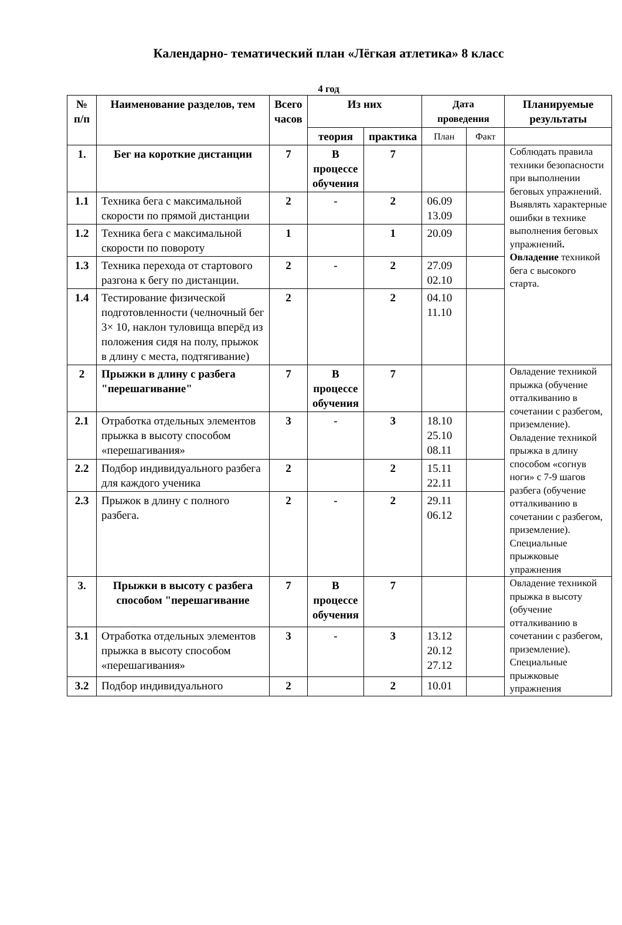Календарно- тематический план «Лёгкая атлетика» 8 класс
4 год
| № п/п | Наименование разделов, тем | Всего часов | Из них | | Дата проведения | | Планируемые результаты |
| --- | --- | --- | --- | --- | --- | --- | --- |
| | | | теория | практика | План | Факт | |
| 1. | Бег на короткие дистанции | 7 | В процессе обучения | 7 | | | Соблюдать правила техники безопасности при выполнении беговых упражнений. Выявлять характерные ошибки в технике выполнения беговых упражнений . Овладение техникой бега с высокого старта. |
| 1.1 | Техника бега с максимальной скорости по прямой дистанции | 2 | - | 2 | 06.09 13.09 | | |
| 1.2 | Техника бега с максимальной скорости по повороту | 1 | | 1 | 20.09 | | |
| 1.3 | Техника перехода от стартового разгона к бегу по дистанции. | 2 | - | 2 | 27.09 02.10 | | |
| 1.4 | Тестирование физической подготовленности (челночный бег 3× 10, наклон туловища вперёд из положения сидя на полу, прыжок в длину с места, подтягивание) | 2 | | 2 | 04.10 11.10 | | |
| 2 | Прыжки в длину с разбега "перешагивание" | 7 | В процессе обучения | 7 | | | Овладение техникой прыжка (обучение отталкиванию в сочетании с разбегом, приземление). Овладение техникой прыжка в длину способом «согнув ноги» с 7-9 шагов разбега (обучение отталкиванию в сочетании с разбегом, приземление). Специальные прыжковые упражнения |
| 2.1 | Отработка отдельных элементов прыжка в высоту способом «перешагивания» | 3 | - | 3 | 18.10 25.10 08.11 | | |
| 2.2 | Подбор индивидуального разбега для каждого ученика | 2 | | 2 | 15.11 22.11 | | |
| 2.3 | Прыжок в длину с полного разбега. | 2 | - | 2 | 29.11 06.12 | | |
| 3. | Прыжки в высоту с разбега способом "перешагивание | 7 | В процессе обучения | 7 | | | Овладение техникой прыжка в высоту (обучение отталкиванию в сочетании с разбегом, приземление). Специальные прыжковые упражнения |
| 3.1 | Отработка отдельных элементов прыжка в высоту способом «перешагивания» | 3 | - | 3 | 13.12 20.12 27.12 | | |
| 3.2 | Подбор индивидуального | 2 | | 2 | 10.01 | | |